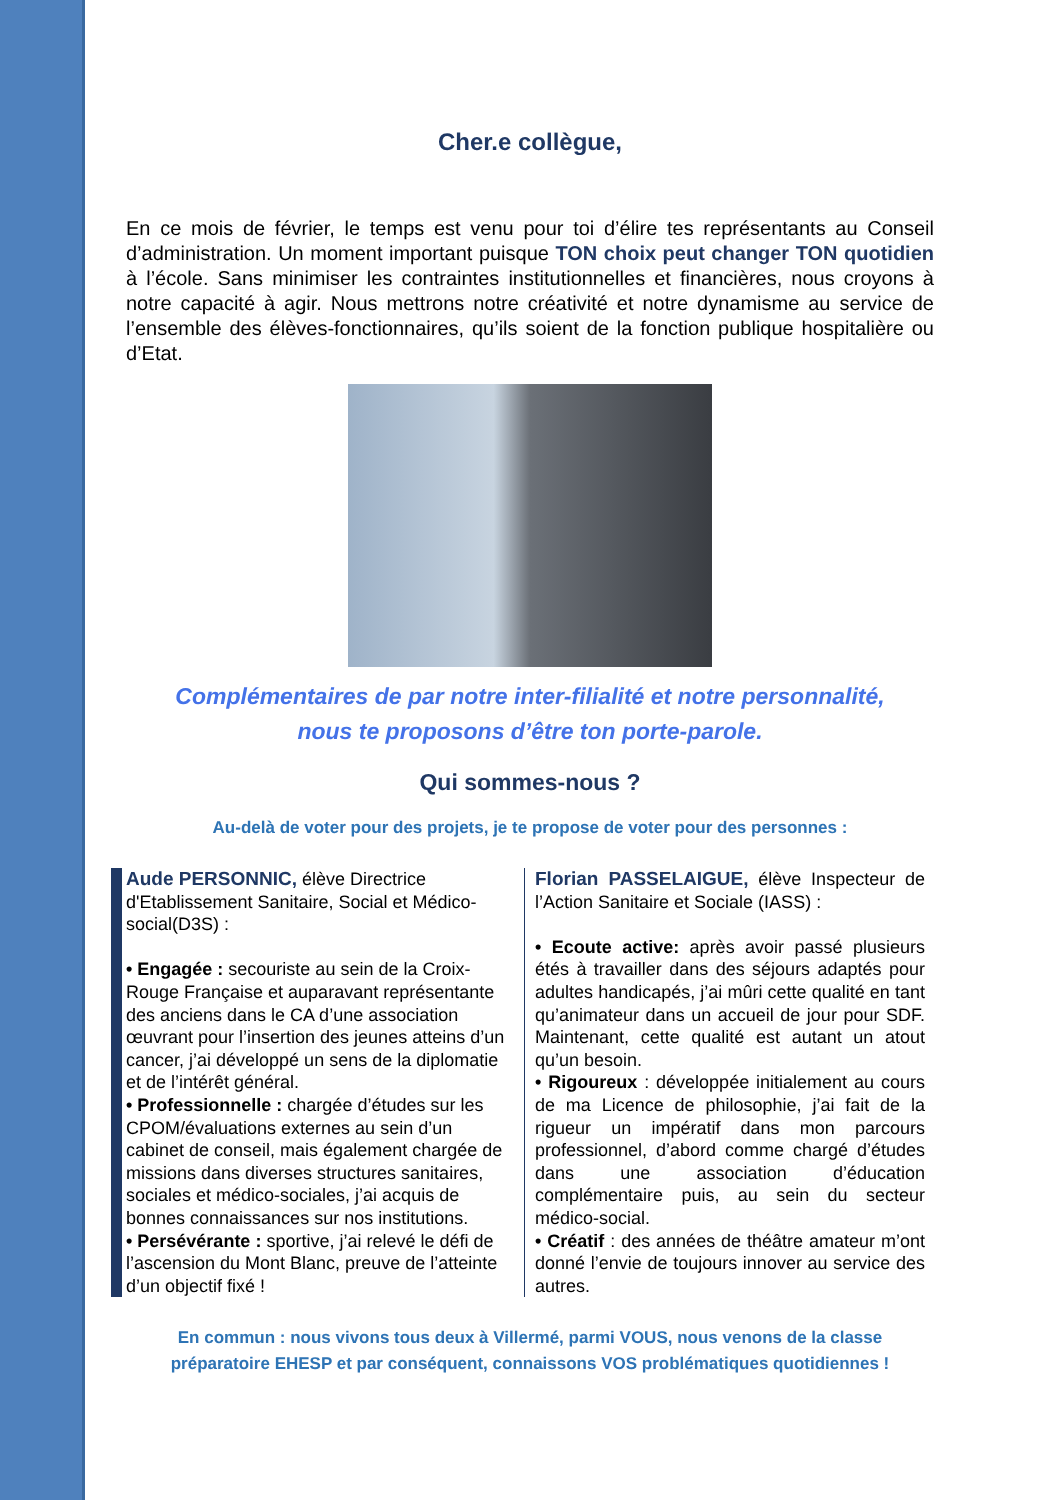Cher.e collègue,
En ce mois de février, le temps est venu pour toi d’élire tes représentants au Conseil d’administration. Un moment important puisque TON choix peut changer TON quotidien à l’école. Sans minimiser les contraintes institutionnelles et financières, nous croyons à notre capacité à agir. Nous mettrons notre créativité et notre dynamisme au service de l’ensemble des élèves-fonctionnaires, qu’ils soient de la fonction publique hospitalière ou d’Etat.
Complémentaires de par notre inter-filialité et notre personnalité,
nous te proposons d’être ton porte-parole.
Qui sommes-nous ?
Au-delà de voter pour des projets, je te propose de voter pour des personnes :
Aude PERSONNIC, élève Directrice d'Etablissement Sanitaire, Social et Médico-social(D3S) :
• Engagée : secouriste au sein de la Croix-Rouge Française et auparavant représentante des anciens dans le CA d’une association œuvrant pour l’insertion des jeunes atteins d’un cancer, j’ai développé un sens de la diplomatie et de l’intérêt général.
• Professionnelle : chargée d’études sur les CPOM/évaluations externes au sein d’un cabinet de conseil, mais également chargée de missions dans diverses structures sanitaires, sociales et médico-sociales, j’ai acquis de bonnes connaissances sur nos institutions.
• Persévérante : sportive, j’ai relevé le défi de l’ascension du Mont Blanc, preuve de l’atteinte d’un objectif fixé !
Florian PASSELAIGUE, élève Inspecteur de l’Action Sanitaire et Sociale (IASS) :
• Ecoute active: après avoir passé plusieurs étés à travailler dans des séjours adaptés pour adultes handicapés, j’ai mûri cette qualité en tant qu’animateur dans un accueil de jour pour SDF. Maintenant, cette qualité est autant un atout qu’un besoin.
• Rigoureux : développée initialement au cours de ma Licence de philosophie, j’ai fait de la rigueur un impératif dans mon parcours professionnel, d’abord comme chargé d’études dans une association d’éducation complémentaire puis, au sein du secteur médico-social.
• Créatif : des années de théâtre amateur m’ont donné l’envie de toujours innover au service des autres.
En commun : nous vivons tous deux à Villermé, parmi VOUS, nous venons de la classe
préparatoire EHESP et par conséquent, connaissons VOS problématiques quotidiennes !